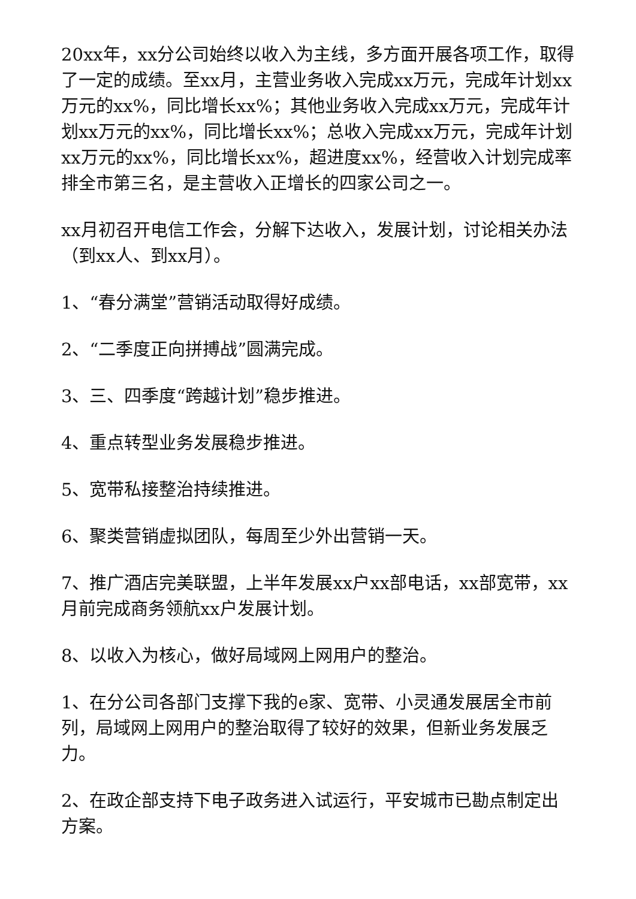20xx年，xx分公司始终以收入为主线，多方面开展各项工作，取得了一定的成绩。至xx月，主营业务收入完成xx万元，完成年计划xx万元的xx%，同比增长xx%；其他业务收入完成xx万元，完成年计划xx万元的xx%，同比增长xx%；总收入完成xx万元，完成年计划xx万元的xx%，同比增长xx%，超进度xx%，经营收入计划完成率排全市第三名，是主营收入正增长的四家公司之一。
xx月初召开电信工作会，分解下达收入，发展计划，讨论相关办法（到xx人、到xx月）。
1、“春分满堂”营销活动取得好成绩。
2、“二季度正向拼搏战”圆满完成。
3、三、四季度“跨越计划”稳步推进。
4、重点转型业务发展稳步推进。
5、宽带私接整治持续推进。
6、聚类营销虚拟团队，每周至少外出营销一天。
7、推广酒店完美联盟，上半年发展xx户xx部电话，xx部宽带，xx月前完成商务领航xx户发展计划。
8、以收入为核心，做好局域网上网用户的整治。
1、在分公司各部门支撑下我的e家、宽带、小灵通发展居全市前列，局域网上网用户的整治取得了较好的效果，但新业务发展乏力。
2、在政企部支持下电子政务进入试运行，平安城市已勘点制定出方案。